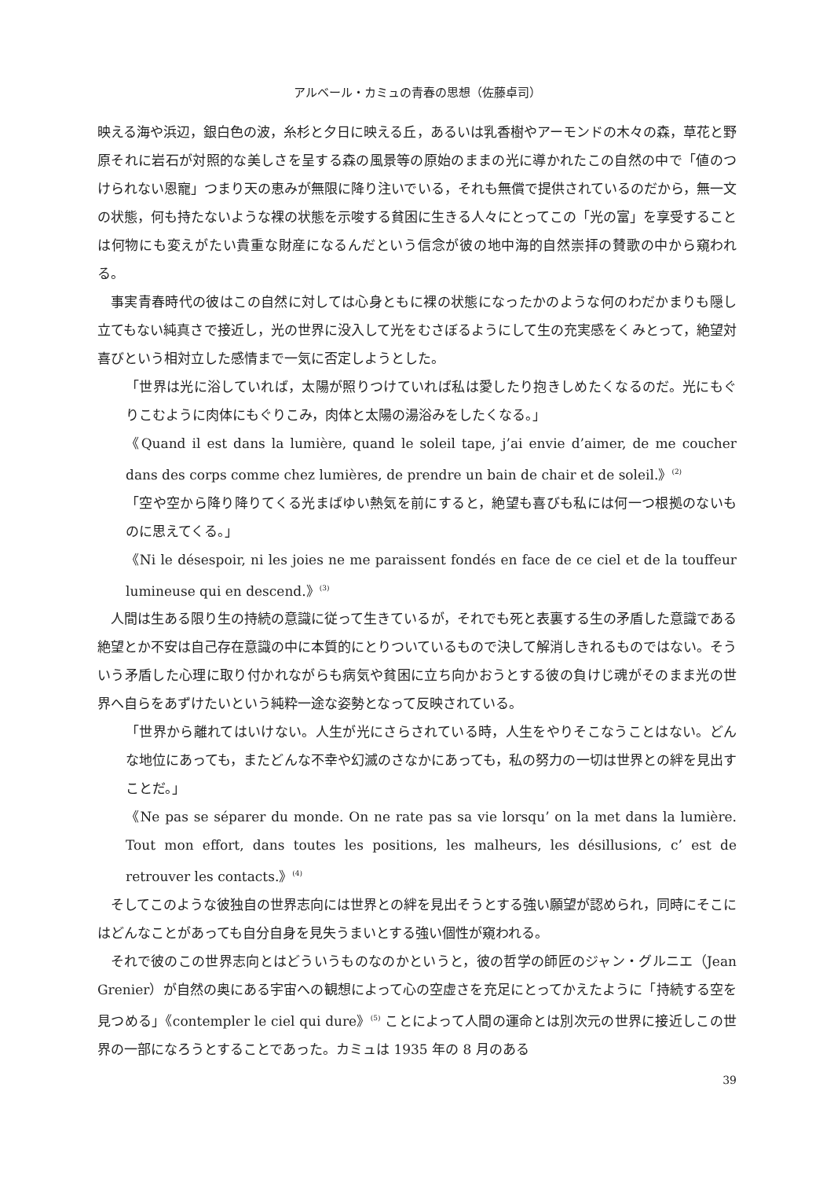アルベール・カミュの青春の思想（佐藤卓司）
映える海や浜辺，銀白色の波，糸杉と夕日に映える丘，あるいは乳香樹やアーモンドの木々の森，草花と野原それに岩石が対照的な美しさを呈する森の風景等の原始のままの光に導かれたこの自然の中で「値のつけられない恩寵」つまり天の恵みが無限に降り注いでいる，それも無償で提供されているのだから，無一文の状態，何も持たないような裸の状態を示唆する貧困に生きる人々にとってこの「光の富」を享受することは何物にも変えがたい貴重な財産になるんだという信念が彼の地中海的自然崇拝の賛歌の中から窺われる。
事実青春時代の彼はこの自然に対しては心身ともに裸の状態になったかのような何のわだかまりも隠し立てもない純真さで接近し，光の世界に没入して光をむさぼるようにして生の充実感をくみとって，絶望対喜びという相対立した感情まで一気に否定しようとした。
「世界は光に浴していれば，太陽が照りつけていれば私は愛したり抱きしめたくなるのだ。光にもぐりこむように肉体にもぐりこみ，肉体と太陽の湯浴みをしたくなる。」
《Quand il est dans la lumière, quand le soleil tape, j’ai envie d’aimer, de me coucher dans des corps comme chez lumières, de prendre un bain de chair et de soleil.》<sup>(2)</sup>
「空や空から降り降りてくる光まばゆい熱気を前にすると，絶望も喜びも私には何一つ根拠のないものに思えてくる。」
《Ni le désespoir, ni les joies ne me paraissent fondés en face de ce ciel et de la touffeur lumineuse qui en descend.》<sup>(3)</sup>
人間は生ある限り生の持続の意識に従って生きているが，それでも死と表裏する生の矛盾した意識である絶望とか不安は自己存在意識の中に本質的にとりついているもので決して解消しきれるものではない。そういう矛盾した心理に取り付かれながらも病気や貧困に立ち向かおうとする彼の負けじ魂がそのまま光の世界へ自らをあずけたいという純粋一途な姿勢となって反映されている。
「世界から離れてはいけない。人生が光にさらされている時，人生をやりそこなうことはない。どんな地位にあっても，またどんな不幸や幻滅のさなかにあっても，私の努力の一切は世界との絆を見出すことだ。」
《Ne pas se séparer du monde. On ne rate pas sa vie lorsqu’ on la met dans la lumière. Tout mon effort, dans toutes les positions, les malheurs, les désillusions, c’ est de retrouver les contacts.》<sup>(4)</sup>
そしてこのような彼独自の世界志向には世界との絆を見出そうとする強い願望が認められ，同時にそこにはどんなことがあっても自分自身を見失うまいとする強い個性が窺われる。
それで彼のこの世界志向とはどういうものなのかというと，彼の哲学の師匠のジャン・グルニエ（Jean Grenier）が自然の奥にある宇宙への観想によって心の空虚さを充足にとってかえたように「持続する空を見つめる」《contempler le ciel qui dure》<sup>(5)</sup> ことによって人間の運命とは別次元の世界に接近しこの世界の一部になろうとすることであった。カミュは 1935 年の 8 月のある
39